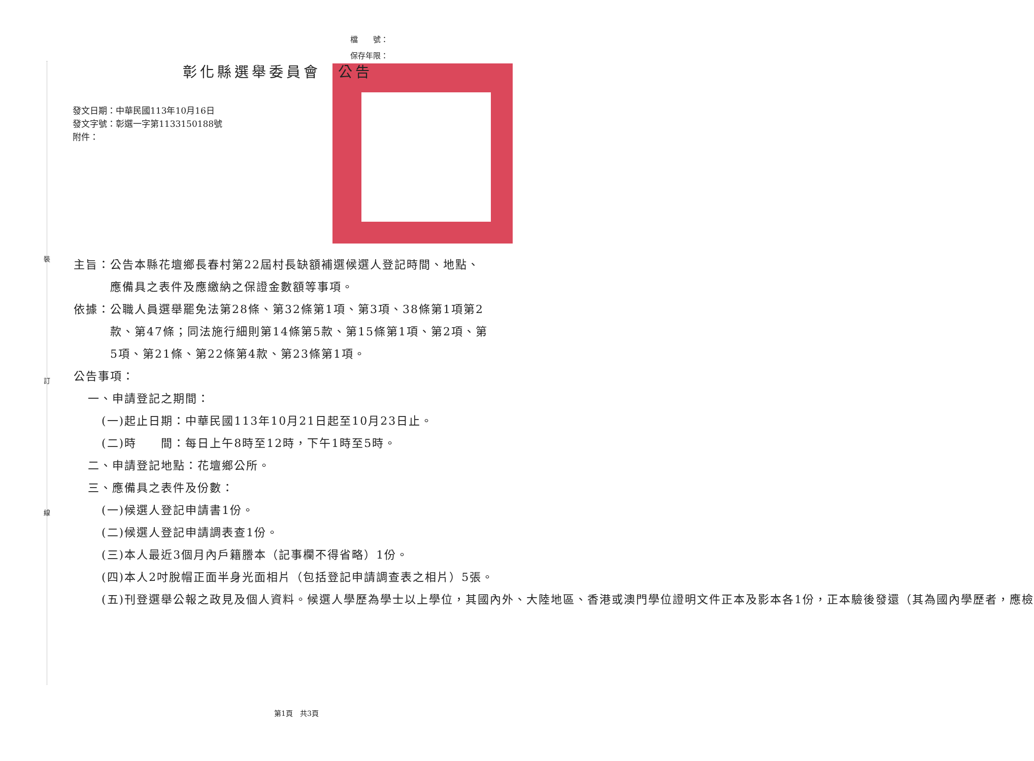檔　　號：
保存年限：
裝
訂
線
彰化縣選舉委員會　公告
發文日期：中華民國113年10月16日
發文字號：彰選一字第1133150188號
附件：
主旨： 公告本縣花壇鄉長春村第22屆村長缺額補選候選人登記時間、地點、應備具之表件及應繳納之保證金數額等事項。
依據： 公職人員選舉罷免法第28條、第32條第1項、第3項、38條第1項第2款、第47條；同法施行細則第14條第5款、第15條第1項、第2項、第5項、第21條、第22條第4款、第23條第1項。
公告事項：
一、申請登記之期間：
(一) 起止日期：中華民國113年10月21日起至10月23日止。
(二) 時　　間：每日上午8時至12時，下午1時至5時。
二、申請登記地點：花壇鄉公所。
三、應備具之表件及份數：
(一) 候選人登記申請書1份。
(二) 候選人登記申請調表查1份。
(三) 本人最近3個月內戶籍謄本（記事欄不得省略）1份。
(四) 本人2吋脫帽正面半身光面相片（包括登記申請調查表之相片）5張。
(五) 刊登選舉公報之政見及個人資料。候選人學歷為學士以上學位，其國內外、大陸地區、香港或澳門學位證明文件正本及影本各1份，正本驗後發還（其為國內學歷者，應檢
第1頁　共3頁